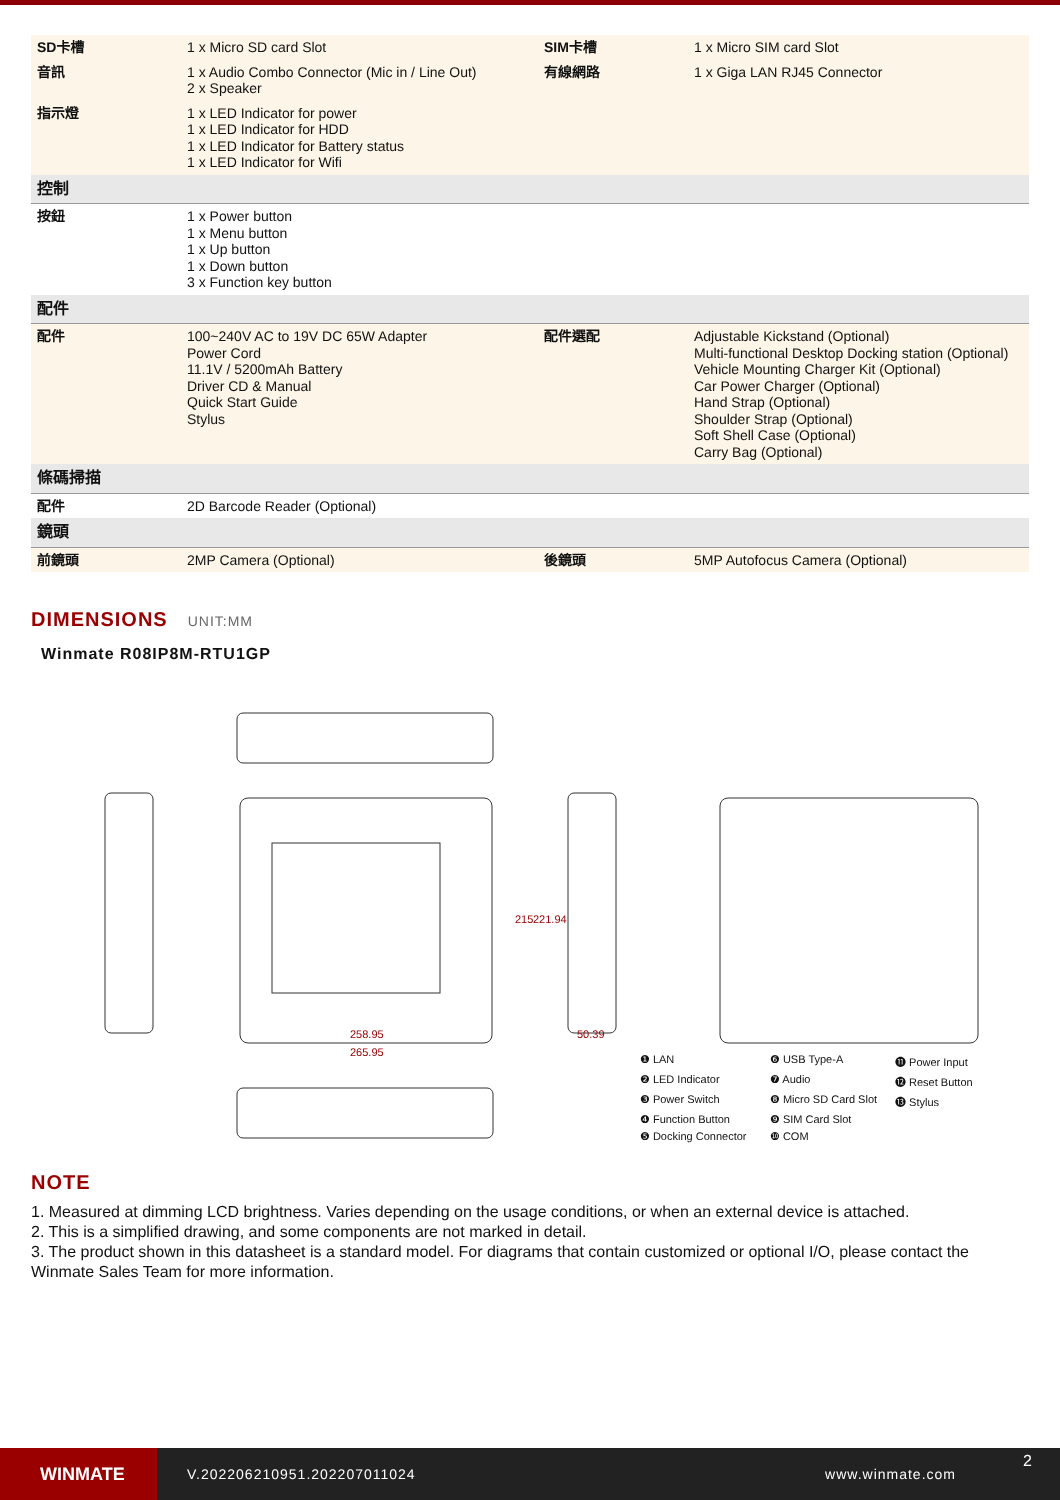| SD卡槽 | 1 x Micro SD card Slot | SIM卡槽 | 1 x Micro SIM card Slot |
| 音訊 | 1 x Audio Combo Connector (Mic in / Line Out) 2 x Speaker | 有線網路 | 1 x Giga LAN RJ45 Connector |
| 指示燈 | 1 x LED Indicator for power 1 x LED Indicator for HDD 1 x LED Indicator for Battery status 1 x LED Indicator for Wifi | | |
| 控制 | | | |
| 按鈕 | 1 x Power button 1 x Menu button 1 x Up button 1 x Down button 3 x Function key button | | |
| 配件 | | | |
| 配件 | 100~240V AC to 19V DC 65W Adapter Power Cord 11.1V / 5200mAh Battery Driver CD & Manual Quick Start Guide Stylus | 配件選配 | Adjustable Kickstand (Optional) Multi-functional Desktop Docking station (Optional) Vehicle Mounting Charger Kit (Optional) Car Power Charger (Optional) Hand Strap (Optional) Shoulder Strap (Optional) Soft Shell Case (Optional) Carry Bag (Optional) |
| 條碼掃描 | | | |
| 配件 | 2D Barcode Reader (Optional) | | |
| 鏡頭 | | | |
| 前鏡頭 | 2MP Camera (Optional) | 後鏡頭 | 5MP Autofocus Camera (Optional) |
DIMENSIONS UNIT:MM
Winmate R08IP8M-RTU1GP
258.95
265.95
50.39
215
221.94
❶ LAN ❻ USB Type-A ⓫ Power Input ❷ LED Indicator ❼ Audio ⓬ Reset Button ❸ Power Switch ❽ Micro SD Card Slot ⓭ Stylus ❹ Function Button ❾ SIM Card Slot ❺ Docking Connector ❿ COM
NOTE
1. Measured at dimming LCD brightness. Varies depending on the usage conditions, or when an external device is attached.
2. This is a simplified drawing, and some components are not marked in detail.
3. The product shown in this datasheet is a standard model. For diagrams that contain customized or optional I/O, please contact the Winmate Sales Team for more information.
WINMATE
V.202206210951.202207011024 www.winmate.com
2